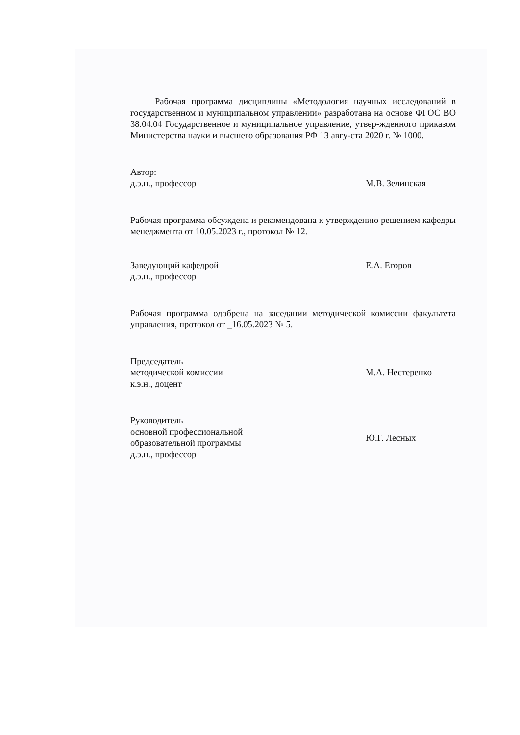Рабочая программа дисциплины «Методология научных исследований в государственном и муниципальном управлении» разработана на основе ФГОС ВО 38.04.04 Государственное и муниципальное управление, утвер-жденного приказом Министерства науки и высшего образования РФ 13 авгу-ста 2020 г. № 1000.
Автор:
д.э.н., профессор
М.В. Зелинская
Рабочая программа обсуждена и рекомендована к утверждению решением кафедры менеджмента от 10.05.2023 г., протокол № 12.
Заведующий кафедрой
д.э.н., профессор
Е.А. Егоров
Рабочая программа одобрена на заседании методической комиссии факультета управления, протокол от _16.05.2023 № 5.
Председатель
методической комиссии
к.э.н., доцент
М.А. Нестеренко
Руководитель
основной профессиональной
образовательной программы
д.э.н., профессор
Ю.Г. Лесных